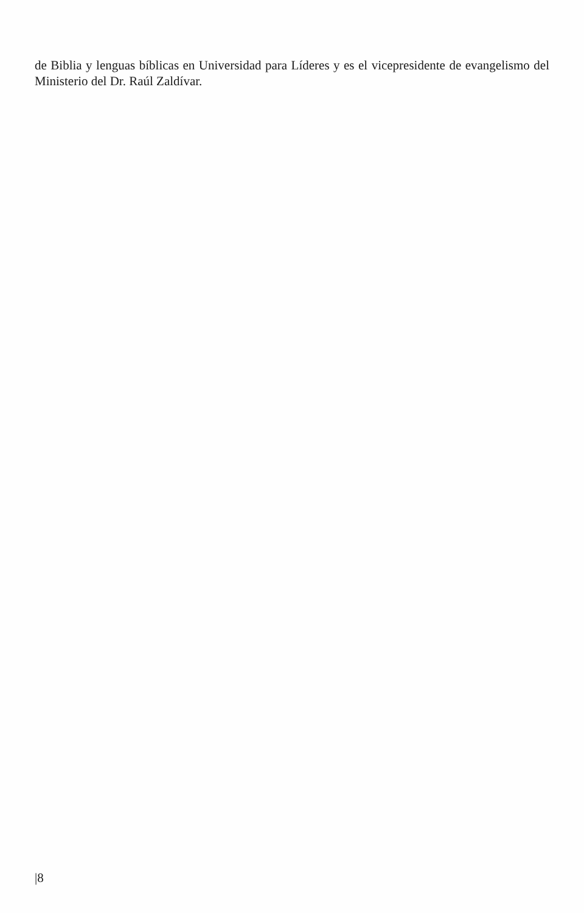de Biblia y lenguas bíblicas en Universidad para Líderes y es el vicepresidente de evangelismo del Ministerio del Dr. Raúl Zaldívar.
|8